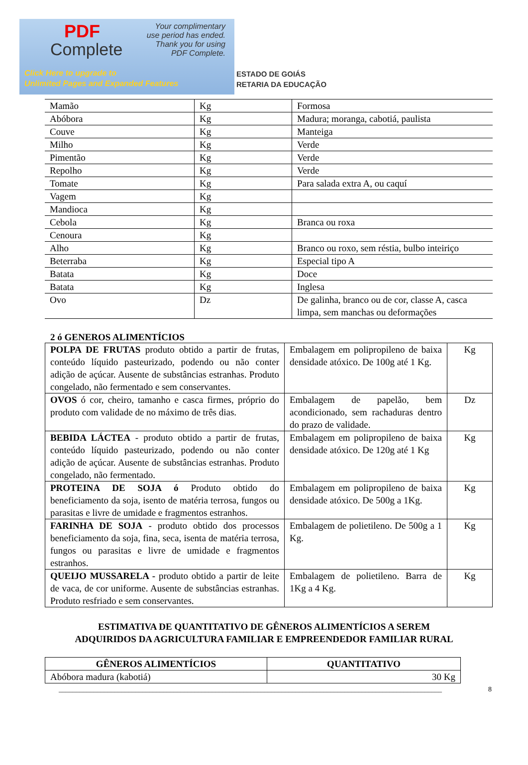PDF
Complete
Your complimentary
use period has ended.
Thank you for using
PDF Complete.
Click Here to upgrade to
Unlimited Pages and Expanded Features
ESTADO DE GOIÁS
RETARIA DA EDUCAÇÃO
| Mamão | Kg | Formosa |
| Abóbora | Kg | Madura; moranga, cabotiá, paulista |
| Couve | Kg | Manteiga |
| Milho | Kg | Verde |
| Pimentão | Kg | Verde |
| Repolho | Kg | Verde |
| Tomate | Kg | Para salada extra A, ou caquí |
| Vagem | Kg | |
| Mandioca | Kg | |
| Cebola | Kg | Branca ou roxa |
| Cenoura | Kg | |
| Alho | Kg | Branco ou roxo, sem réstia, bulbo inteiriço |
| Beterraba | Kg | Especial tipo A |
| Batata | Kg | Doce |
| Batata | Kg | Inglesa |
| Ovo | Dz | De galinha, branco ou de cor, classe A, casca limpa, sem manchas ou deformações |
2 ó GENEROS ALIMENTÍCIOS
| POLPA DE FRUTAS produto obtido a partir de frutas, conteúdo líquido pasteurizado, podendo ou não conter adição de açúcar. Ausente de substâncias estranhas. Produto congelado, não fermentado e sem conservantes. | Embalagem em polipropileno de baixa densidade atóxico. De 100g até 1 Kg. | Kg |
| OVOS ó cor, cheiro, tamanho e casca firmes, próprio do produto com validade de no máximo de três dias. | Embalagem de papelão, bem acondicionado, sem rachaduras dentro do prazo de validade. | Dz |
| BEBIDA LÁCTEA - produto obtido a partir de frutas, conteúdo líquido pasteurizado, podendo ou não conter adição de açúcar. Ausente de substâncias estranhas. Produto congelado, não fermentado. | Embalagem em polipropileno de baixa densidade atóxico. De 120g até 1 Kg | Kg |
| PROTEINA DE SOJA ó Produto obtido do beneficiamento da soja, isento de matéria terrosa, fungos ou parasitas e livre de umidade e fragmentos estranhos. | Embalagem em polipropileno de baixa densidade atóxico. De 500g a 1Kg. | Kg |
| FARINHA DE SOJA - produto obtido dos processos beneficiamento da soja, fina, seca, isenta de matéria terrosa, fungos ou parasitas e livre de umidade e fragmentos estranhos. | Embalagem de polietileno. De 500g a 1 Kg. | Kg |
| QUEIJO MUSSARELA - produto obtido a partir de leite de vaca, de cor uniforme. Ausente de substâncias estranhas. Produto resfriado e sem conservantes. | Embalagem de polietileno. Barra de 1Kg a 4 Kg. | Kg |
ESTIMATIVA DE QUANTITATIVO DE GÊNEROS ALIMENTÍCIOS A SEREM
ADQUIRIDOS DA AGRICULTURA FAMILIAR E EMPREENDEDOR FAMILIAR RURAL
| GÊNEROS ALIMENTÍCIOS | QUANTITATIVO |
| --- | --- |
| Abóbora madura (kabotiá) | 30 Kg |
______________________________________________________________________________________________________________ 8